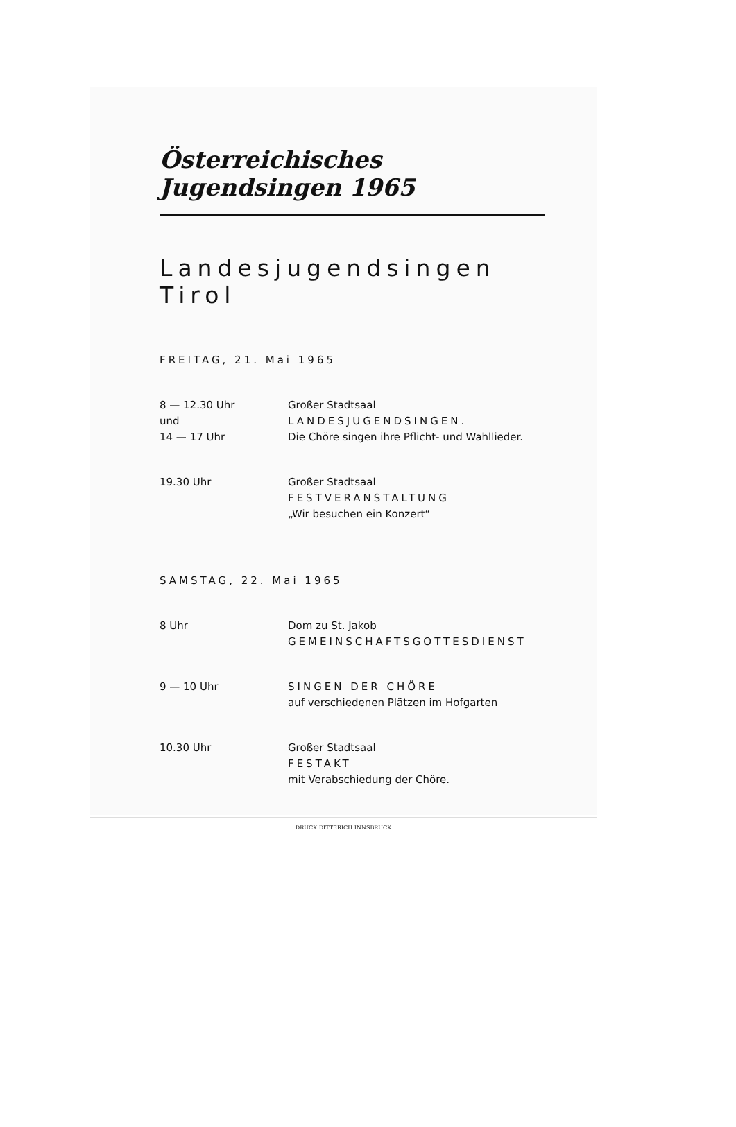Österreichisches Jugendsingen 1965
Landesjugendsingen Tirol
FREITAG, 21. Mai 1965
8 — 12.30 Uhr
und
14 — 17 Uhr
Großer Stadtsaal
LANDESJUGENDSINGEN.
Die Chöre singen ihre Pflicht- und Wahllieder.
19.30 Uhr Großer Stadtsaal
FESTVERANSTALTUNG
„Wir besuchen ein Konzert“
SAMSTAG, 22. Mai 1965
8 Uhr Dom zu St. Jakob
GEMEINSCHAFTSGOTTESDIENST
9 — 10 Uhr SINGEN DER CHÖRE
auf verschiedenen Plätzen im Hofgarten
10.30 Uhr Großer Stadtsaal
FESTAKT
mit Verabschiedung der Chöre.
DRUCK DITTERICH INNSBRUCK